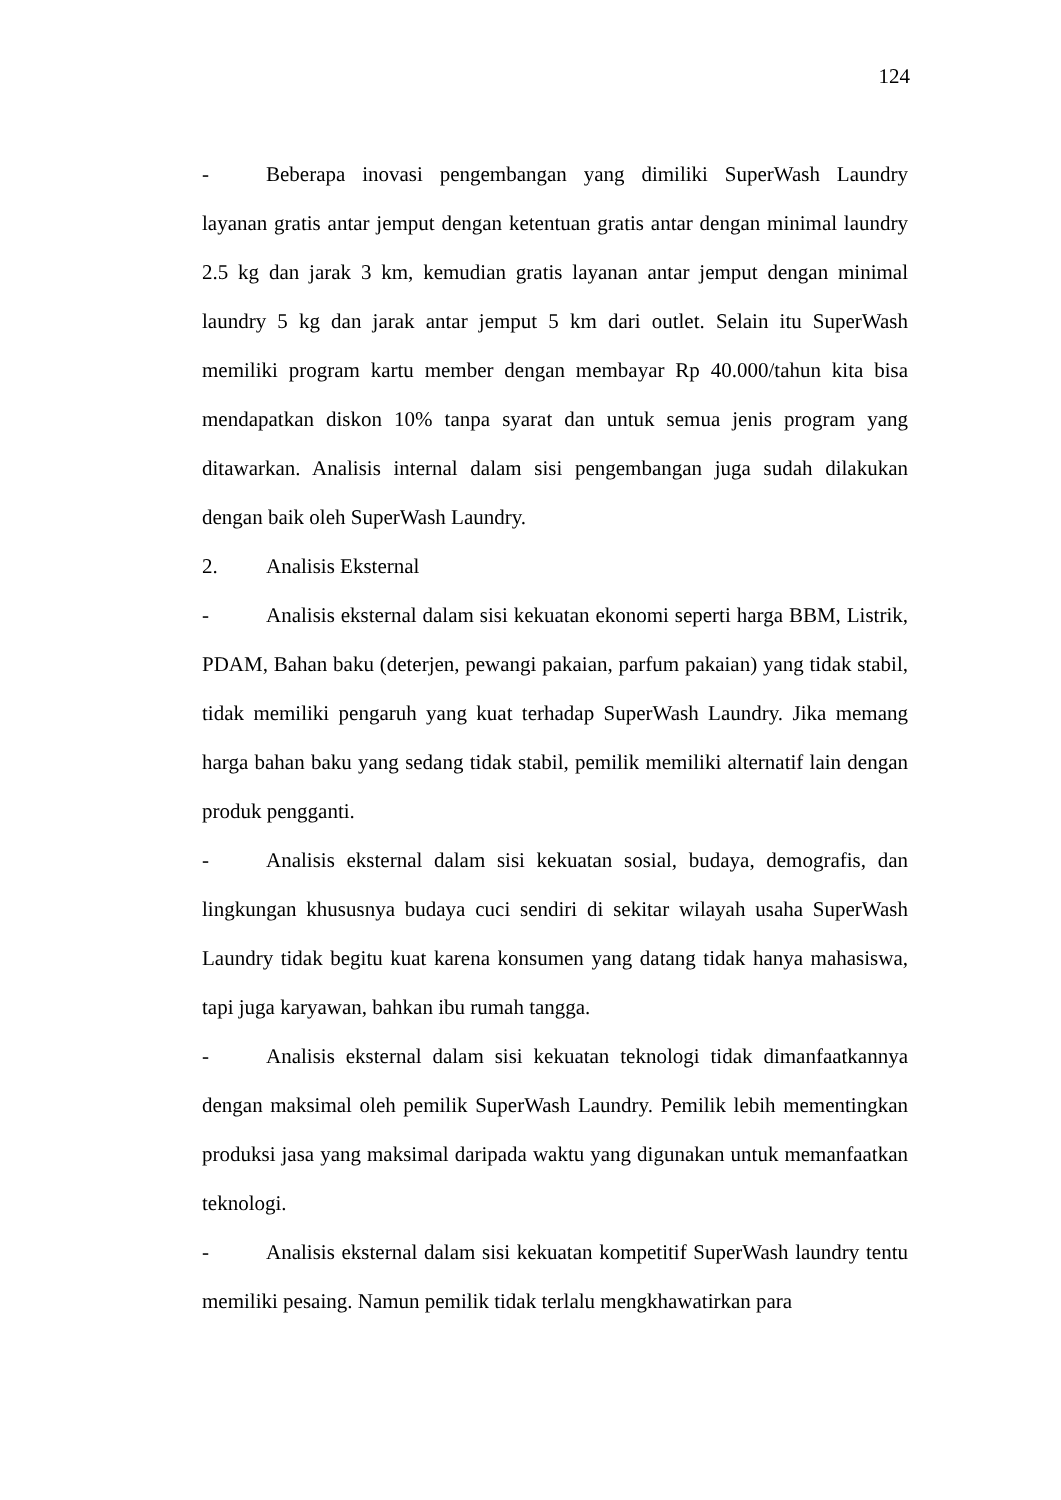124
- Beberapa inovasi pengembangan yang dimiliki SuperWash Laundry layanan gratis antar jemput dengan ketentuan gratis antar dengan minimal laundry 2.5 kg dan jarak 3 km, kemudian gratis layanan antar jemput dengan minimal laundry 5 kg dan jarak antar jemput 5 km dari outlet. Selain itu SuperWash memiliki program kartu member dengan membayar Rp 40.000/tahun kita bisa mendapatkan diskon 10% tanpa syarat dan untuk semua jenis program yang ditawarkan. Analisis internal dalam sisi pengembangan juga sudah dilakukan dengan baik oleh SuperWash Laundry.
2. Analisis Eksternal
- Analisis eksternal dalam sisi kekuatan ekonomi seperti harga BBM, Listrik, PDAM, Bahan baku (deterjen, pewangi pakaian, parfum pakaian) yang tidak stabil, tidak memiliki pengaruh yang kuat terhadap SuperWash Laundry. Jika memang harga bahan baku yang sedang tidak stabil, pemilik memiliki alternatif lain dengan produk pengganti.
- Analisis eksternal dalam sisi kekuatan sosial, budaya, demografis, dan lingkungan khususnya budaya cuci sendiri di sekitar wilayah usaha SuperWash Laundry tidak begitu kuat karena konsumen yang datang tidak hanya mahasiswa, tapi juga karyawan, bahkan ibu rumah tangga.
- Analisis eksternal dalam sisi kekuatan teknologi tidak dimanfaatkannya dengan maksimal oleh pemilik SuperWash Laundry. Pemilik lebih mementingkan produksi jasa yang maksimal daripada waktu yang digunakan untuk memanfaatkan teknologi.
- Analisis eksternal dalam sisi kekuatan kompetitif SuperWash laundry tentu memiliki pesaing. Namun pemilik tidak terlalu mengkhawatirkan para